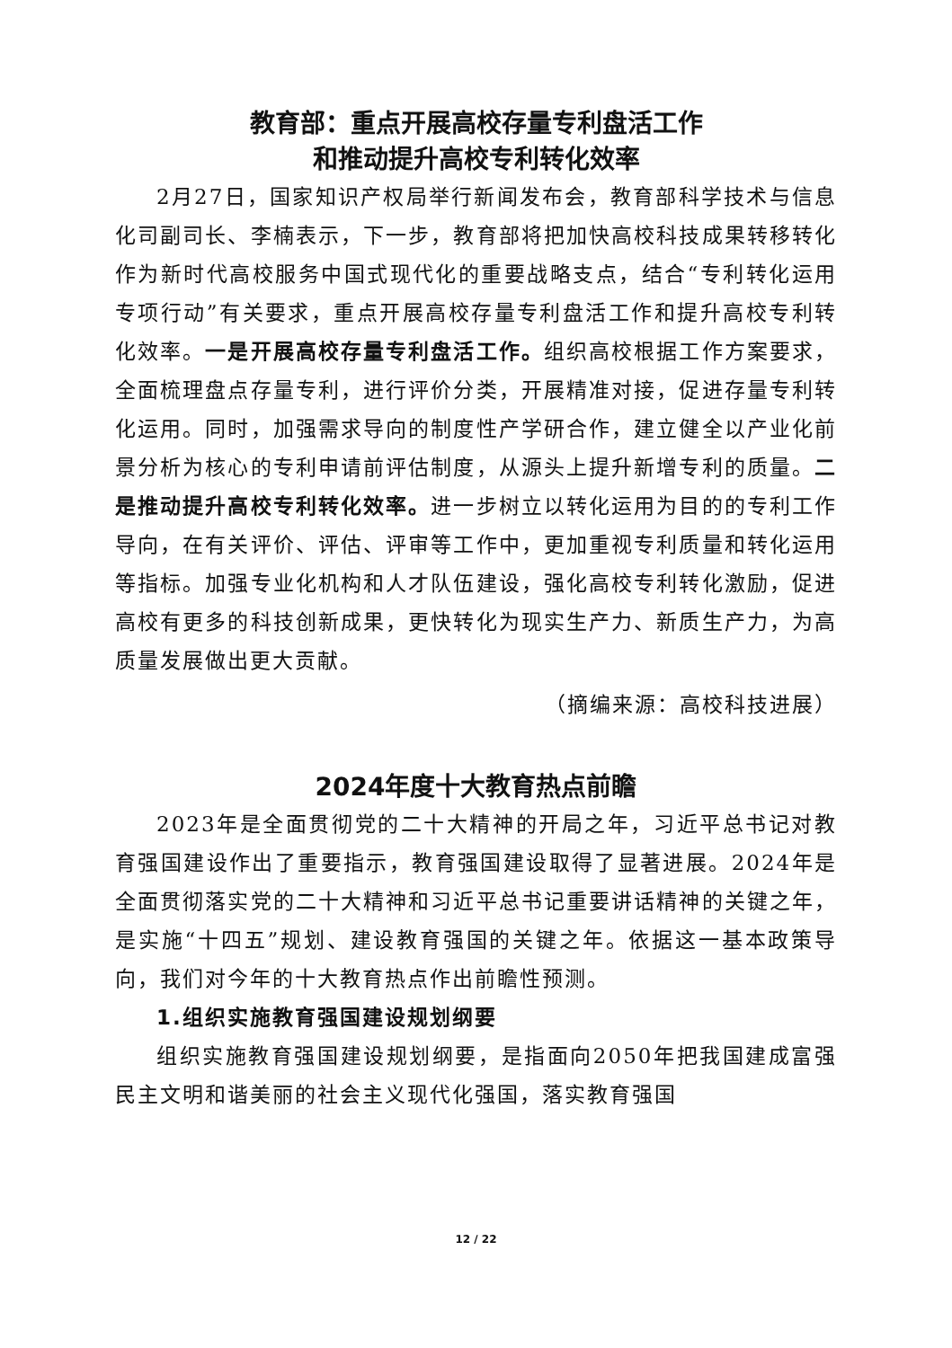教育部：重点开展高校存量专利盘活工作
和推动提升高校专利转化效率
2月27日，国家知识产权局举行新闻发布会，教育部科学技术与信息化司副司长、李楠表示，下一步，教育部将把加快高校科技成果转移转化作为新时代高校服务中国式现代化的重要战略支点，结合“专利转化运用专项行动”有关要求，重点开展高校存量专利盘活工作和提升高校专利转化效率。一是开展高校存量专利盘活工作。组织高校根据工作方案要求，全面梳理盘点存量专利，进行评价分类，开展精准对接，促进存量专利转化运用。同时，加强需求导向的制度性产学研合作，建立健全以产业化前景分析为核心的专利申请前评估制度，从源头上提升新增专利的质量。二是推动提升高校专利转化效率。进一步树立以转化运用为目的的专利工作导向，在有关评价、评估、评审等工作中，更加重视专利质量和转化运用等指标。加强专业化机构和人才队伍建设，强化高校专利转化激励，促进高校有更多的科技创新成果，更快转化为现实生产力、新质生产力，为高质量发展做出更大贡献。
（摘编来源：高校科技进展）
2024年度十大教育热点前瞻
2023年是全面贯彻党的二十大精神的开局之年，习近平总书记对教育强国建设作出了重要指示，教育强国建设取得了显著进展。2024年是全面贯彻落实党的二十大精神和习近平总书记重要讲话精神的关键之年，是实施“十四五”规划、建设教育强国的关键之年。依据这一基本政策导向，我们对今年的十大教育热点作出前瞻性预测。
1.组织实施教育强国建设规划纲要
组织实施教育强国建设规划纲要，是指面向2050年把我国建成富强民主文明和谐美丽的社会主义现代化强国，落实教育强国
12 / 22